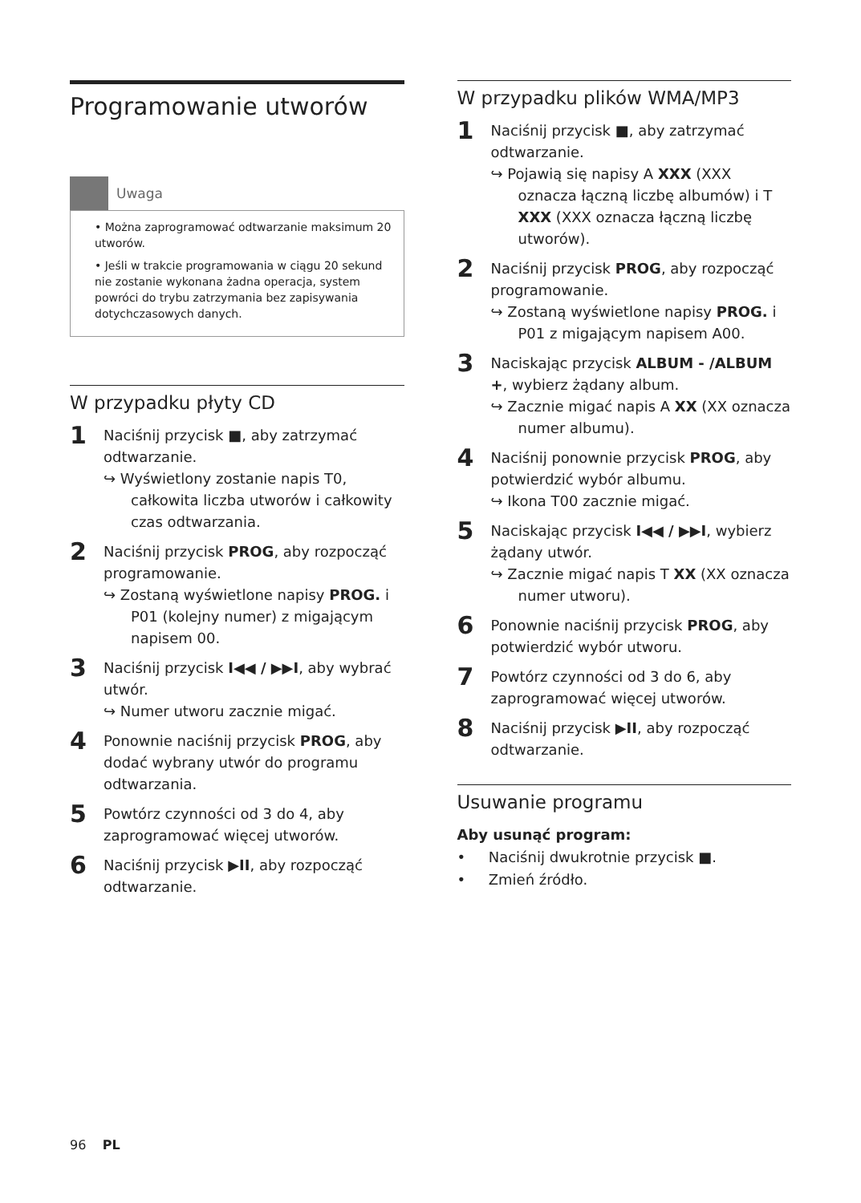Programowanie utworów
Uwaga
• Można zaprogramować odtwarzanie maksimum 20 utworów.
• Jeśli w trakcie programowania w ciągu 20 sekund nie zostanie wykonana żadna operacja, system powróci do trybu zatrzymania bez zapisywania dotychczasowych danych.
W przypadku płyty CD
1
Naciśnij przycisk ■, aby zatrzymać odtwarzanie.
↪ Wyświetlony zostanie napis T0, całkowita liczba utworów i całkowity czas odtwarzania.
2
Naciśnij przycisk PROG, aby rozpocząć programowanie.
↪ Zostaną wyświetlone napisy PROG. i P01 (kolejny numer) z migającym napisem 00.
3
Naciśnij przycisk I◀◀ / ▶▶I, aby wybrać utwór.
↪ Numer utworu zacznie migać.
4
Ponownie naciśnij przycisk PROG, aby dodać wybrany utwór do programu odtwarzania.
5
Powtórz czynności od 3 do 4, aby zaprogramować więcej utworów.
6
Naciśnij przycisk ▶II, aby rozpocząć odtwarzanie.
W przypadku plików WMA/MP3
1
Naciśnij przycisk ■, aby zatrzymać odtwarzanie.
↪ Pojawią się napisy A XXX (XXX oznacza łączną liczbę albumów) i T XXX (XXX oznacza łączną liczbę utworów).
2
Naciśnij przycisk PROG, aby rozpocząć programowanie.
↪ Zostaną wyświetlone napisy PROG. i P01 z migającym napisem A00.
3
Naciskając przycisk ALBUM - /ALBUM +, wybierz żądany album.
↪ Zacznie migać napis A XX (XX oznacza numer albumu).
4
Naciśnij ponownie przycisk PROG, aby potwierdzić wybór albumu.
↪ Ikona T00 zacznie migać.
5
Naciskając przycisk I◀◀ / ▶▶I, wybierz żądany utwór.
↪ Zacznie migać napis T XX (XX oznacza numer utworu).
6
Ponownie naciśnij przycisk PROG, aby potwierdzić wybór utworu.
7
Powtórz czynności od 3 do 6, aby zaprogramować więcej utworów.
8
Naciśnij przycisk ▶II, aby rozpocząć odtwarzanie.
Usuwanie programu
Aby usunąć program:
• Naciśnij dwukrotnie przycisk ■.
• Zmień źródło.
96 PL